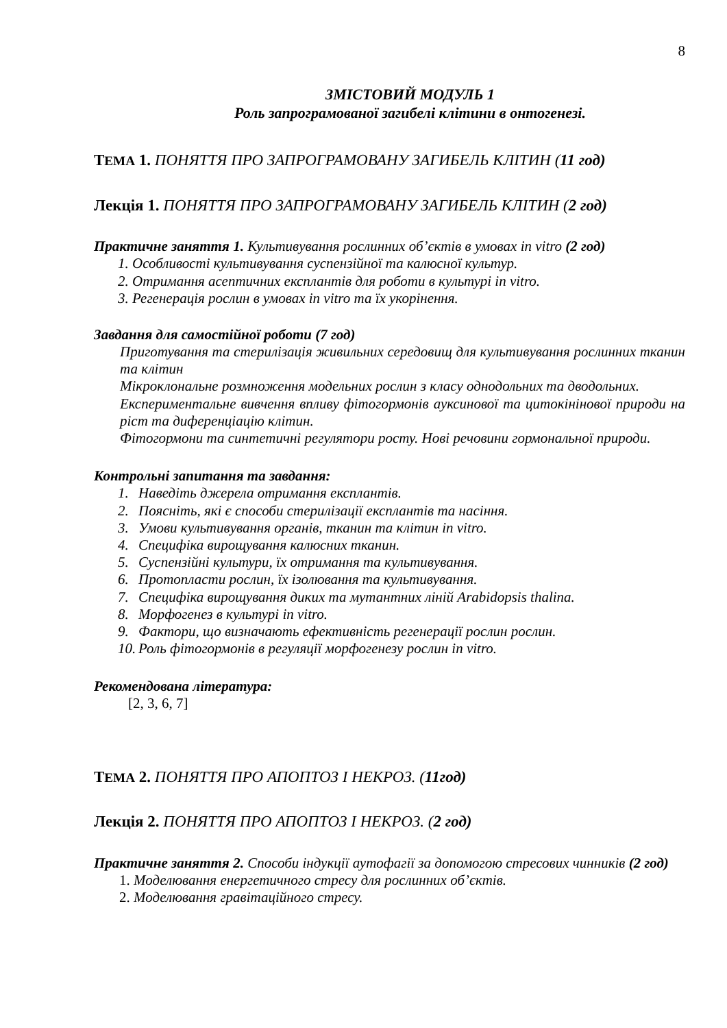8
ЗМІСТОВИЙ МОДУЛЬ 1
Роль запрограмованої загибелі клітини в онтогенезі.
ТЕМА 1. ПОНЯТТЯ ПРО ЗАПРОГРАМОВАНУ ЗАГИБЕЛЬ КЛІТИН (11 год)
Лекція 1. ПОНЯТТЯ ПРО ЗАПРОГРАМОВАНУ ЗАГИБЕЛЬ КЛІТИН (2 год)
Практичне заняття 1. Культивування рослинних об’єктів в умовах in vitro (2 год)
1. Особливості культивування суспензійної та калюсної культур.
2. Отримання асептичних експлантів для роботи в культурі in vitro.
3. Регенерація рослин в умовах in vitro та їх укорінення.
Завдання для самостійної роботи (7 год)
Приготування та стерилізація живильних середовищ для культивування рослинних тканин та клітин
Мікроклональне розмноження модельних рослин з класу однодольних та дводольних.
Експериментальне вивчення впливу фітогормонів ауксинової та цитокінінової природи на ріст та диференціацію клітин.
Фітогормони та синтетичні регулятори росту. Нові речовини гормональної природи.
Контрольні запитання та завдання:
1. Наведіть джерела отримання експлантів.
2. Поясніть, які є способи стерилізації експлантів та насіння.
3. Умови культивування органів, тканин та клітин in vitro.
4. Специфіка вирощування калюсних тканин.
5. Суспензійні культури, їх отримання та культивування.
6. Протопласти рослин, їх ізолювання та культивування.
7. Специфіка вирощування диких та мутантних ліній Arabidopsis thalina.
8. Морфогенез в культурі in vitro.
9. Фактори, що визначають ефективність регенерації рослин рослин.
10. Роль фітогормонів в регуляції морфогенезу рослин in vitro.
Рекомендована література:
[2, 3, 6, 7]
ТЕМА 2. ПОНЯТТЯ ПРО АПОПТОЗ І НЕКРОЗ. (11год)
Лекція 2. ПОНЯТТЯ ПРО АПОПТОЗ І НЕКРОЗ. (2 год)
Практичне заняття 2. Способи індукції аутофагії за допомогою стресових чинників (2 год)
1. Моделювання енергетичного стресу для рослинних об’єктів.
2. Моделювання гравітаційного стресу.